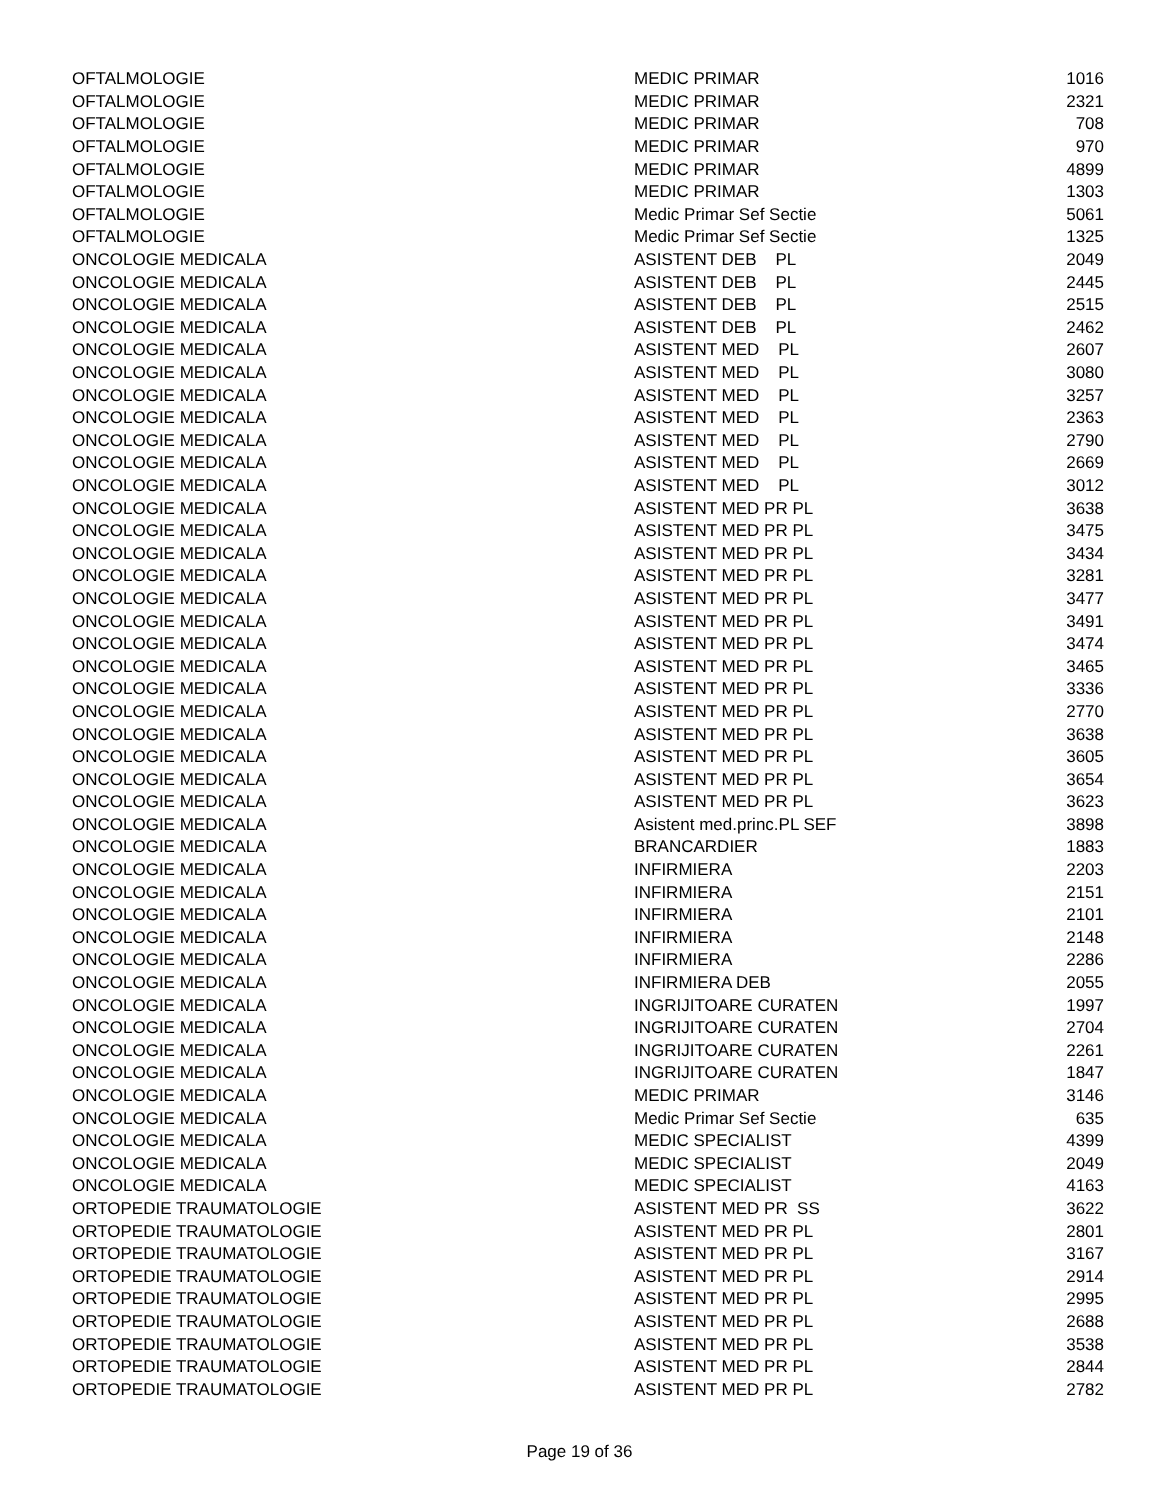| OFTALMOLOGIE | MEDIC PRIMAR | 1016 |
| OFTALMOLOGIE | MEDIC PRIMAR | 2321 |
| OFTALMOLOGIE | MEDIC PRIMAR | 708 |
| OFTALMOLOGIE | MEDIC PRIMAR | 970 |
| OFTALMOLOGIE | MEDIC PRIMAR | 4899 |
| OFTALMOLOGIE | MEDIC PRIMAR | 1303 |
| OFTALMOLOGIE | Medic Primar Sef Sectie | 5061 |
| OFTALMOLOGIE | Medic Primar Sef Sectie | 1325 |
| ONCOLOGIE MEDICALA | ASISTENT DEB PL | 2049 |
| ONCOLOGIE MEDICALA | ASISTENT DEB PL | 2445 |
| ONCOLOGIE MEDICALA | ASISTENT DEB PL | 2515 |
| ONCOLOGIE MEDICALA | ASISTENT DEB PL | 2462 |
| ONCOLOGIE MEDICALA | ASISTENT MED PL | 2607 |
| ONCOLOGIE MEDICALA | ASISTENT MED PL | 3080 |
| ONCOLOGIE MEDICALA | ASISTENT MED PL | 3257 |
| ONCOLOGIE MEDICALA | ASISTENT MED PL | 2363 |
| ONCOLOGIE MEDICALA | ASISTENT MED PL | 2790 |
| ONCOLOGIE MEDICALA | ASISTENT MED PL | 2669 |
| ONCOLOGIE MEDICALA | ASISTENT MED PL | 3012 |
| ONCOLOGIE MEDICALA | ASISTENT MED PR PL | 3638 |
| ONCOLOGIE MEDICALA | ASISTENT MED PR PL | 3475 |
| ONCOLOGIE MEDICALA | ASISTENT MED PR PL | 3434 |
| ONCOLOGIE MEDICALA | ASISTENT MED PR PL | 3281 |
| ONCOLOGIE MEDICALA | ASISTENT MED PR PL | 3477 |
| ONCOLOGIE MEDICALA | ASISTENT MED PR PL | 3491 |
| ONCOLOGIE MEDICALA | ASISTENT MED PR PL | 3474 |
| ONCOLOGIE MEDICALA | ASISTENT MED PR PL | 3465 |
| ONCOLOGIE MEDICALA | ASISTENT MED PR PL | 3336 |
| ONCOLOGIE MEDICALA | ASISTENT MED PR PL | 2770 |
| ONCOLOGIE MEDICALA | ASISTENT MED PR PL | 3638 |
| ONCOLOGIE MEDICALA | ASISTENT MED PR PL | 3605 |
| ONCOLOGIE MEDICALA | ASISTENT MED PR PL | 3654 |
| ONCOLOGIE MEDICALA | ASISTENT MED PR PL | 3623 |
| ONCOLOGIE MEDICALA | Asistent med.princ.PL SEF | 3898 |
| ONCOLOGIE MEDICALA | BRANCARDIER | 1883 |
| ONCOLOGIE MEDICALA | INFIRMIERA | 2203 |
| ONCOLOGIE MEDICALA | INFIRMIERA | 2151 |
| ONCOLOGIE MEDICALA | INFIRMIERA | 2101 |
| ONCOLOGIE MEDICALA | INFIRMIERA | 2148 |
| ONCOLOGIE MEDICALA | INFIRMIERA | 2286 |
| ONCOLOGIE MEDICALA | INFIRMIERA DEB | 2055 |
| ONCOLOGIE MEDICALA | INGRIJITOARE CURATEN | 1997 |
| ONCOLOGIE MEDICALA | INGRIJITOARE CURATEN | 2704 |
| ONCOLOGIE MEDICALA | INGRIJITOARE CURATEN | 2261 |
| ONCOLOGIE MEDICALA | INGRIJITOARE CURATEN | 1847 |
| ONCOLOGIE MEDICALA | MEDIC PRIMAR | 3146 |
| ONCOLOGIE MEDICALA | Medic Primar Sef Sectie | 635 |
| ONCOLOGIE MEDICALA | MEDIC SPECIALIST | 4399 |
| ONCOLOGIE MEDICALA | MEDIC SPECIALIST | 2049 |
| ONCOLOGIE MEDICALA | MEDIC SPECIALIST | 4163 |
| ORTOPEDIE TRAUMATOLOGIE | ASISTENT MED PR SS | 3622 |
| ORTOPEDIE TRAUMATOLOGIE | ASISTENT MED PR PL | 2801 |
| ORTOPEDIE TRAUMATOLOGIE | ASISTENT MED PR PL | 3167 |
| ORTOPEDIE TRAUMATOLOGIE | ASISTENT MED PR PL | 2914 |
| ORTOPEDIE TRAUMATOLOGIE | ASISTENT MED PR PL | 2995 |
| ORTOPEDIE TRAUMATOLOGIE | ASISTENT MED PR PL | 2688 |
| ORTOPEDIE TRAUMATOLOGIE | ASISTENT MED PR PL | 3538 |
| ORTOPEDIE TRAUMATOLOGIE | ASISTENT MED PR PL | 2844 |
| ORTOPEDIE TRAUMATOLOGIE | ASISTENT MED PR PL | 2782 |
Page 19 of 36